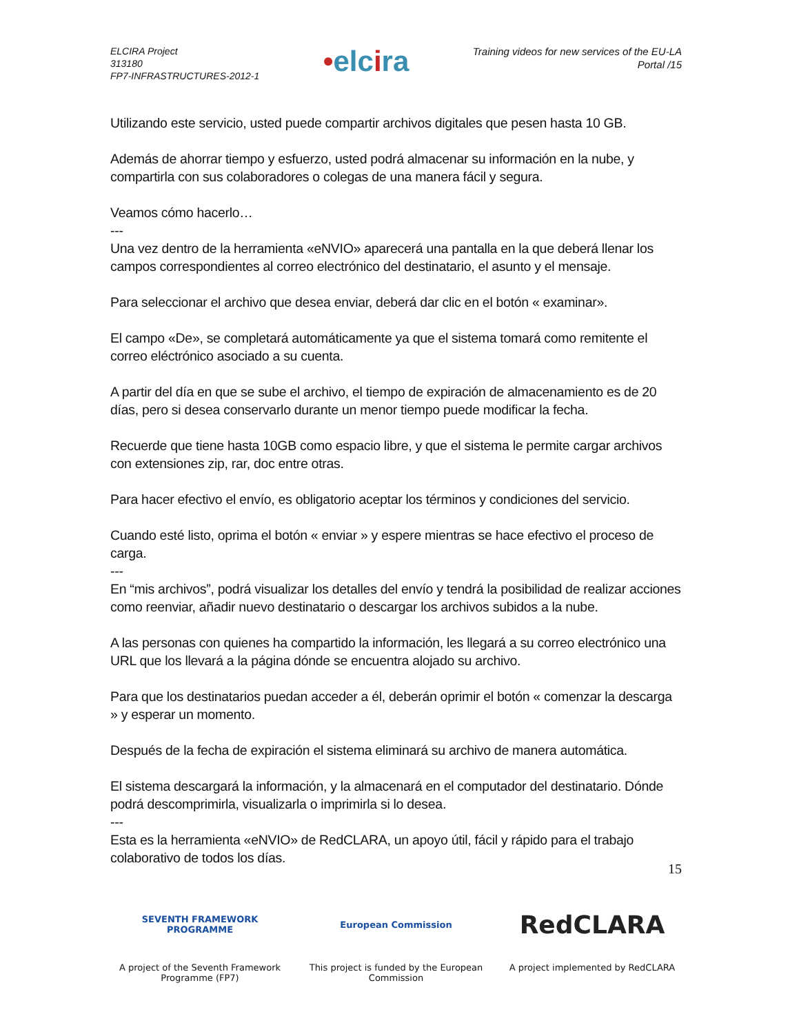ELCIRA Project
313180
FP7-INFRASTRUCTURES-2012-1
•elcira
Training videos for new services of the EU-LA
Portal /15
Utilizando este servicio, usted puede compartir archivos digitales que pesen hasta 10 GB.
Además de ahorrar tiempo y esfuerzo, usted podrá almacenar su información en la nube, y compartirla con sus colaboradores o colegas de una manera fácil y segura.
Veamos cómo hacerlo…
---
Una vez dentro de la herramienta «eNVIO» aparecerá una pantalla en la que deberá llenar los campos correspondientes al correo electrónico del destinatario, el asunto y el mensaje.
Para seleccionar el archivo que desea enviar, deberá dar clic en el botón « examinar».
El campo «De», se completará automáticamente ya que el sistema tomará como remitente el correo eléctrónico asociado a su cuenta.
A partir del día en que se sube el archivo, el tiempo de expiración de almacenamiento es de 20 días, pero si desea conservarlo durante un menor tiempo puede modificar la fecha.
Recuerde que tiene hasta 10GB como espacio libre, y que el sistema le permite cargar archivos con extensiones zip, rar, doc entre otras.
Para hacer efectivo el envío, es obligatorio aceptar los términos y condiciones del servicio.
Cuando esté listo, oprima el botón « enviar » y espere mientras se hace efectivo el proceso de carga.
---
En “mis archivos”, podrá visualizar los detalles del envío y tendrá la posibilidad de realizar acciones como reenviar, añadir nuevo destinatario o descargar los archivos subidos a la nube.
A las personas con quienes ha compartido la información, les llegará a su correo electrónico una URL que los llevará a la página dónde se encuentra alojado su archivo.
Para que los destinatarios puedan acceder a él, deberán oprimir el botón « comenzar la descarga » y esperar un momento.
Después de la fecha de expiración el sistema eliminará su archivo de manera automática.
El sistema descargará la información, y la almacenará en el computador del destinatario. Dónde podrá descomprimirla, visualizarla o imprimirla si lo desea.
---
Esta es la herramienta «eNVIO» de RedCLARA, un apoyo útil, fácil y rápido para el trabajo colaborativo de todos los días.
15
SEVENTH FRAMEWORK
PROGRAMME
A project of the Seventh Framework Programme (FP7)
European Commission
This project is funded by the European Commission
RedCLARA
A project implemented by RedCLARA